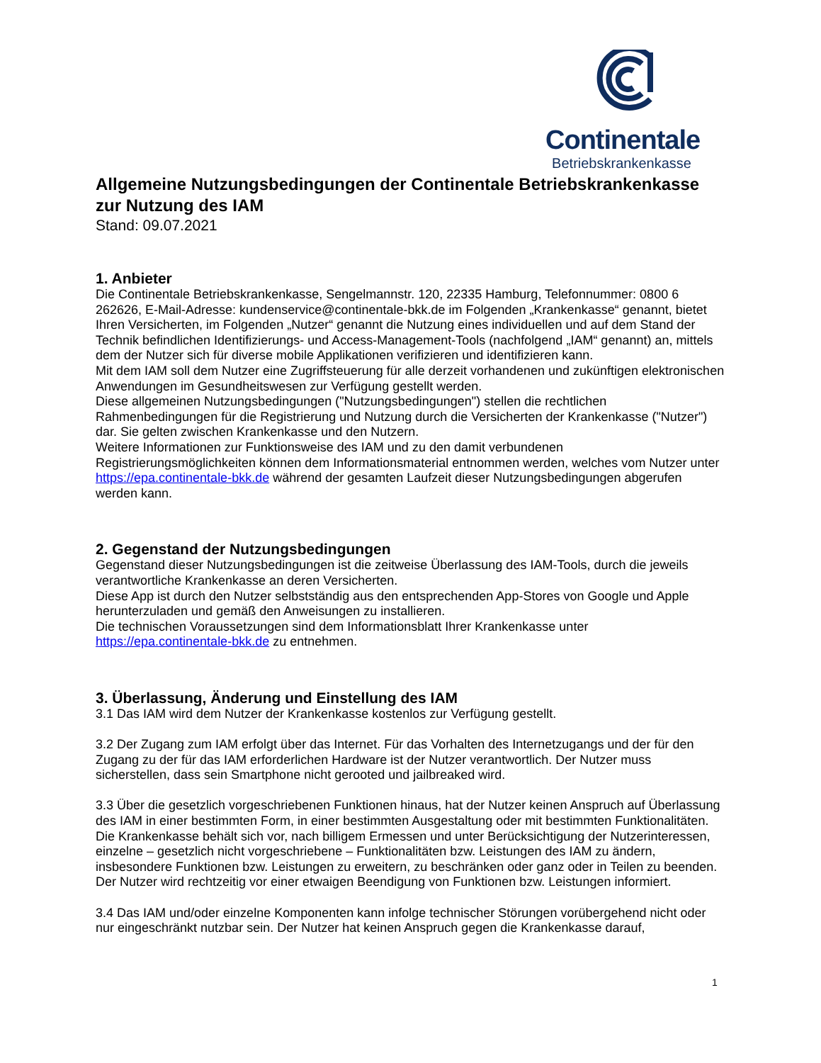Continentale
Betriebskrankenkasse
Allgemeine Nutzungsbedingungen der Continentale Betriebskrankenkasse zur Nutzung des IAM
Stand: 09.07.2021
1. Anbieter
Die Continentale Betriebskrankenkasse, Sengelmannstr. 120, 22335 Hamburg, Telefonnummer: 0800 6 262626, E-Mail-Adresse: kundenservice@continentale-bkk.de im Folgenden „Krankenkasse“ genannt, bietet Ihren Versicherten, im Folgenden „Nutzer“ genannt die Nutzung eines individuellen und auf dem Stand der Technik befindlichen Identifizierungs- und Access-Management-Tools (nachfolgend „IAM“ genannt) an, mittels dem der Nutzer sich für diverse mobile Applikationen verifizieren und identifizieren kann.
Mit dem IAM soll dem Nutzer eine Zugriffsteuerung für alle derzeit vorhandenen und zukünftigen elektronischen Anwendungen im Gesundheitswesen zur Verfügung gestellt werden.
Diese allgemeinen Nutzungsbedingungen ("Nutzungsbedingungen") stellen die rechtlichen Rahmenbedingungen für die Registrierung und Nutzung durch die Versicherten der Krankenkasse ("Nutzer") dar. Sie gelten zwischen Krankenkasse und den Nutzern.
Weitere Informationen zur Funktionsweise des IAM und zu den damit verbundenen Registrierungsmöglichkeiten können dem Informationsmaterial entnommen werden, welches vom Nutzer unter https://epa.continentale-bkk.de während der gesamten Laufzeit dieser Nutzungsbedingungen abgerufen werden kann.
2. Gegenstand der Nutzungsbedingungen
Gegenstand dieser Nutzungsbedingungen ist die zeitweise Überlassung des IAM-Tools, durch die jeweils verantwortliche Krankenkasse an deren Versicherten.
Diese App ist durch den Nutzer selbstständig aus den entsprechenden App-Stores von Google und Apple herunterzuladen und gemäß den Anweisungen zu installieren.
Die technischen Voraussetzungen sind dem Informationsblatt Ihrer Krankenkasse unter https://epa.continentale-bkk.de zu entnehmen.
3. Überlassung, Änderung und Einstellung des IAM
3.1 Das IAM wird dem Nutzer der Krankenkasse kostenlos zur Verfügung gestellt.
3.2 Der Zugang zum IAM erfolgt über das Internet. Für das Vorhalten des Internetzugangs und der für den Zugang zu der für das IAM erforderlichen Hardware ist der Nutzer verantwortlich. Der Nutzer muss sicherstellen, dass sein Smartphone nicht gerooted und jailbreaked wird.
3.3 Über die gesetzlich vorgeschriebenen Funktionen hinaus, hat der Nutzer keinen Anspruch auf Überlassung des IAM in einer bestimmten Form, in einer bestimmten Ausgestaltung oder mit bestimmten Funktionalitäten. Die Krankenkasse behält sich vor, nach billigem Ermessen und unter Berücksichtigung der Nutzerinteressen, einzelne – gesetzlich nicht vorgeschriebene – Funktionalitäten bzw. Leistungen des IAM zu ändern, insbesondere Funktionen bzw. Leistungen zu erweitern, zu beschränken oder ganz oder in Teilen zu beenden. Der Nutzer wird rechtzeitig vor einer etwaigen Beendigung von Funktionen bzw. Leistungen informiert.
3.4 Das IAM und/oder einzelne Komponenten kann infolge technischer Störungen vorübergehend nicht oder nur eingeschränkt nutzbar sein. Der Nutzer hat keinen Anspruch gegen die Krankenkasse darauf,
1